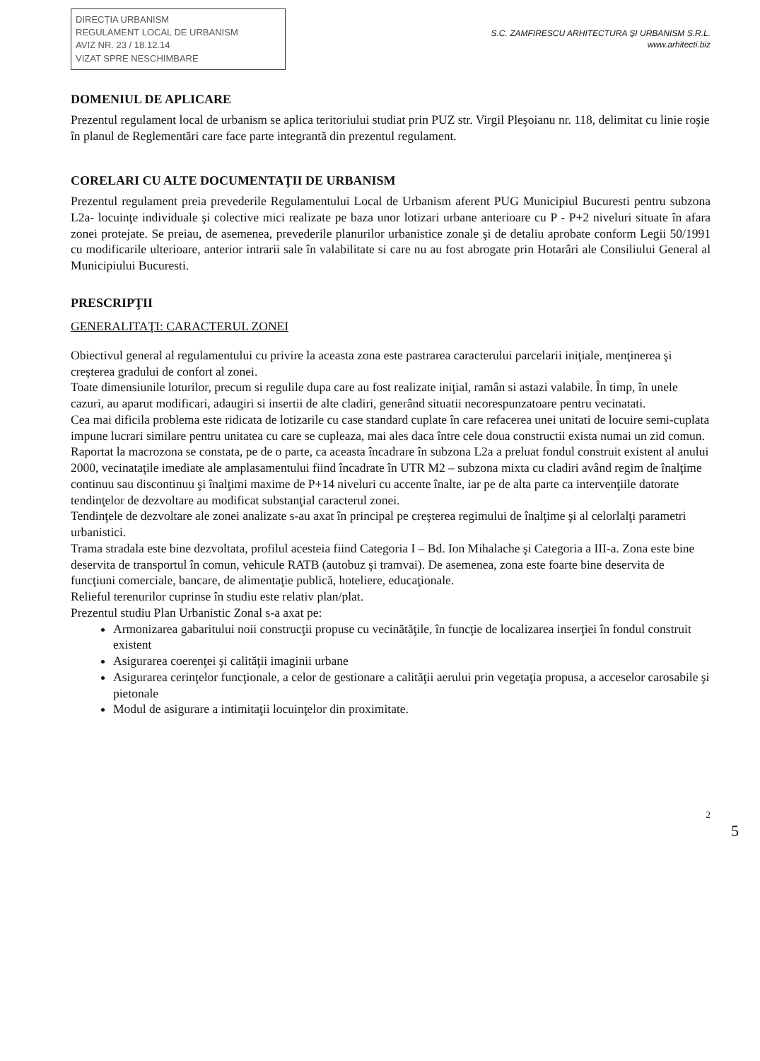DIRECȚIA URBANISM
REGULAMENT LOCAL DE URBANISM
AVIZ NR. 23 / 18.12.14
VIZAT SPRE NESCHIMBARE
S.C. ZAMFIRESCU ARHITECTURA ŞI URBANISM S.R.L.
www.arhitecti.biz
DOMENIUL DE APLICARE
Prezentul regulament local de urbanism se aplica teritoriului studiat prin PUZ str. Virgil Pleşoianu nr. 118, delimitat cu linie roşie în planul de Reglementări care face parte integrantă din prezentul regulament.
CORELARI CU ALTE DOCUMENTAŢII DE URBANISM
Prezentul regulament preia prevederile Regulamentului Local de Urbanism aferent PUG Municipiul Bucuresti pentru subzona L2a- locuinţe individuale şi colective mici realizate pe baza unor lotizari urbane anterioare cu P - P+2 niveluri situate în afara zonei protejate. Se preiau, de asemenea, prevederile planurilor urbanistice zonale şi de detaliu aprobate conform Legii 50/1991 cu modificarile ulterioare, anterior intrarii sale în valabilitate si care nu au fost abrogate prin Hotarâri ale Consiliului General al Municipiului Bucuresti.
PRESCRIPŢII
GENERALITAŢI: CARACTERUL ZONEI
Obiectivul general al regulamentului cu privire la aceasta zona este pastrarea caracterului parcelarii iniţiale, menţinerea şi creşterea gradului de confort al zonei.
Toate dimensiunile loturilor, precum si regulile dupa care au fost realizate iniţial, ramân si astazi valabile. În timp, în unele cazuri, au aparut modificari, adaugiri si insertii de alte cladiri, generând situatii necorespunzatoare pentru vecinatati.
Cea mai dificila problema este ridicata de lotizarile cu case standard cuplate în care refacerea unei unitati de locuire semi-cuplata impune lucrari similare pentru unitatea cu care se cupleaza, mai ales daca între cele doua constructii exista numai un zid comun.
Raportat la macrozona se constata, pe de o parte, ca aceasta încadrare în subzona L2a a preluat fondul construit existent al anului 2000, vecinataţile imediate ale amplasamentului fiind încadrate în UTR M2 – subzona mixta cu cladiri având regim de înalţime continuu sau discontinuu şi înalţimi maxime de P+14 niveluri cu accente înalte, iar pe de alta parte ca intervenţiile datorate tendinţelor de dezvoltare au modificat substanţial caracterul zonei.
Tendinţele de dezvoltare ale zonei analizate s-au axat în principal pe creşterea regimului de înalţime şi al celorlalţi parametri urbanistici.
Trama stradala este bine dezvoltata, profilul acesteia fiind Categoria I – Bd. Ion Mihalache şi Categoria a III-a. Zona este bine deservita de transportul în comun, vehicule RATB (autobuz şi tramvai). De asemenea, zona este foarte bine deservita de funcţiuni comerciale, bancare, de alimentaţie publică, hoteliere, educaţionale.
Relieful terenurilor cuprinse în studiu este relativ plan/plat.
Prezentul studiu Plan Urbanistic Zonal s-a axat pe:
Armonizarea gabaritului noii construcţii propuse cu vecinătăţile, în funcţie de localizarea inserţiei în fondul construit existent
Asigurarea coerenţei şi calităţii imaginii urbane
Asigurarea cerinţelor funcţionale, a celor de gestionare a calităţii aerului prin vegetaţia propusa, a acceselor carosabile şi pietonale
Modul de asigurare a intimitaţii locuinţelor din proximitate.
2
5